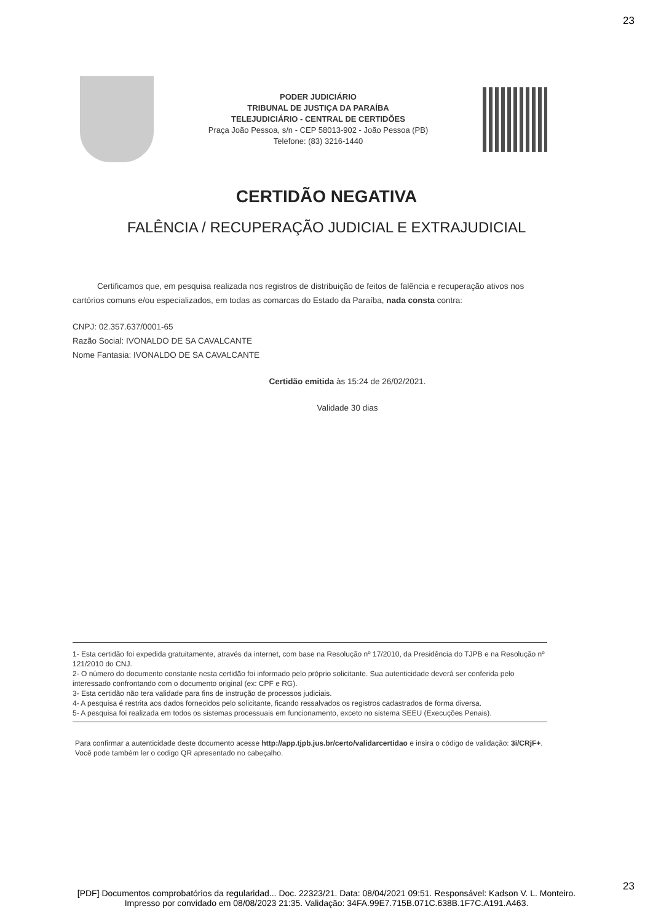23
PODER JUDICIÁRIO
TRIBUNAL DE JUSTIÇA DA PARAÍBA
TELEJUDICIÁRIO - CENTRAL DE CERTIDÕES
Praça João Pessoa, s/n - CEP 58013-902 - João Pessoa (PB)
Telefone: (83) 3216-1440
CERTIDÃO NEGATIVA
FALÊNCIA / RECUPERAÇÃO JUDICIAL E EXTRAJUDICIAL
Certificamos que, em pesquisa realizada nos registros de distribuição de feitos de falência e recuperação ativos nos cartórios comuns e/ou especializados, em todas as comarcas do Estado da Paraíba, nada consta contra:
CNPJ: 02.357.637/0001-65
Razão Social: IVONALDO DE SA CAVALCANTE
Nome Fantasia: IVONALDO DE SA CAVALCANTE
Certidão emitida às 15:24 de 26/02/2021.
Validade 30 dias
1- Esta certidão foi expedida gratuitamente, através da internet, com base na Resolução nº 17/2010, da Presidência do TJPB e na Resolução nº 121/2010 do CNJ.
2- O número do documento constante nesta certidão foi informado pelo próprio solicitante. Sua autenticidade deverá ser conferida pelo interessado confrontando com o documento original (ex: CPF e RG).
3- Esta certidão não tera validade para fins de instrução de processos judiciais.
4- A pesquisa é restrita aos dados fornecidos pelo solicitante, ficando ressalvados os registros cadastrados de forma diversa.
5- A pesquisa foi realizada em todos os sistemas processuais em funcionamento, exceto no sistema SEEU (Execuções Penais).
Para confirmar a autenticidade deste documento acesse http://app.tjpb.jus.br/certo/validarcertidao e insira o código de validação: 3i/CRjF+. Você pode também ler o codigo QR apresentado no cabeçalho.
23
[PDF] Documentos comprobatórios da regularidad... Doc. 22323/21. Data: 08/04/2021 09:51. Responsável: Kadson V. L. Monteiro.
Impresso por convidado em 08/08/2023 21:35. Validação: 34FA.99E7.715B.071C.638B.1F7C.A191.A463.